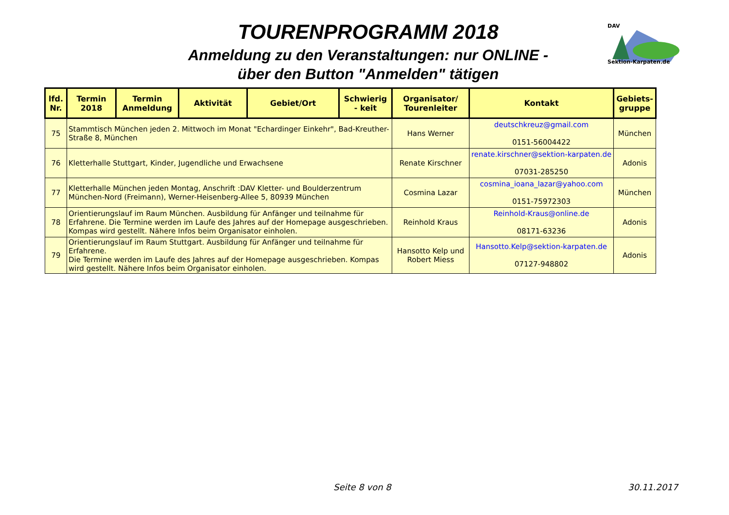TOURENPROGRAMM 2018
Anmeldung zu den Veranstaltungen: nur ONLINE -
über den Button "Anmelden" tätigen
DAV
Sektion-Karpaten.de
| lfd. Nr. | Termin 2018 | Termin Anmeldung | Aktivität | Gebiet/Ort | Schwierig - keit | Organisator/ Tourenleiter | Kontakt | Gebiets-gruppe |
| --- | --- | --- | --- | --- | --- | --- | --- | --- |
| 75 | Stammtisch München jeden 2. Mittwoch im Monat "Echardinger Einkehr", Bad-Kreuther-Straße 8, München | | | | | Hans Werner | deutschkreuz@gmail.com 0151-56004422 | München |
| 76 | Kletterhalle Stuttgart, Kinder, Jugendliche und Erwachsene | | | | | Renate Kirschner | renate.kirschner@sektion-karpaten.de 07031-285250 | Adonis |
| 77 | Kletterhalle München jeden Montag, Anschrift :DAV Kletter- und Boulderzentrum München-Nord (Freimann), Werner-Heisenberg-Allee 5, 80939 München | | | | | Cosmina Lazar | cosmina_ioana_lazar@yahoo.com 0151-75972303 | München |
| 78 | Orientierungslauf im Raum München. Ausbildung für Anfänger und teilnahme für Erfahrene. Die Termine werden im Laufe des Jahres auf der Homepage ausgeschrieben. Kompas wird gestellt. Nähere Infos beim Organisator einholen. | | | | | Reinhold Kraus | Reinhold-Kraus@online.de 08171-63236 | Adonis |
| 79 | Orientierungslauf im Raum Stuttgart. Ausbildung für Anfänger und teilnahme für Erfahrene. Die Termine werden im Laufe des Jahres auf der Homepage ausgeschrieben. Kompas wird gestellt. Nähere Infos beim Organisator einholen. | | | | | Hansotto Kelp und Robert Miess | Hansotto.Kelp@sektion-karpaten.de 07127-948802 | Adonis |
Seite 8 von 8 30.11.2017